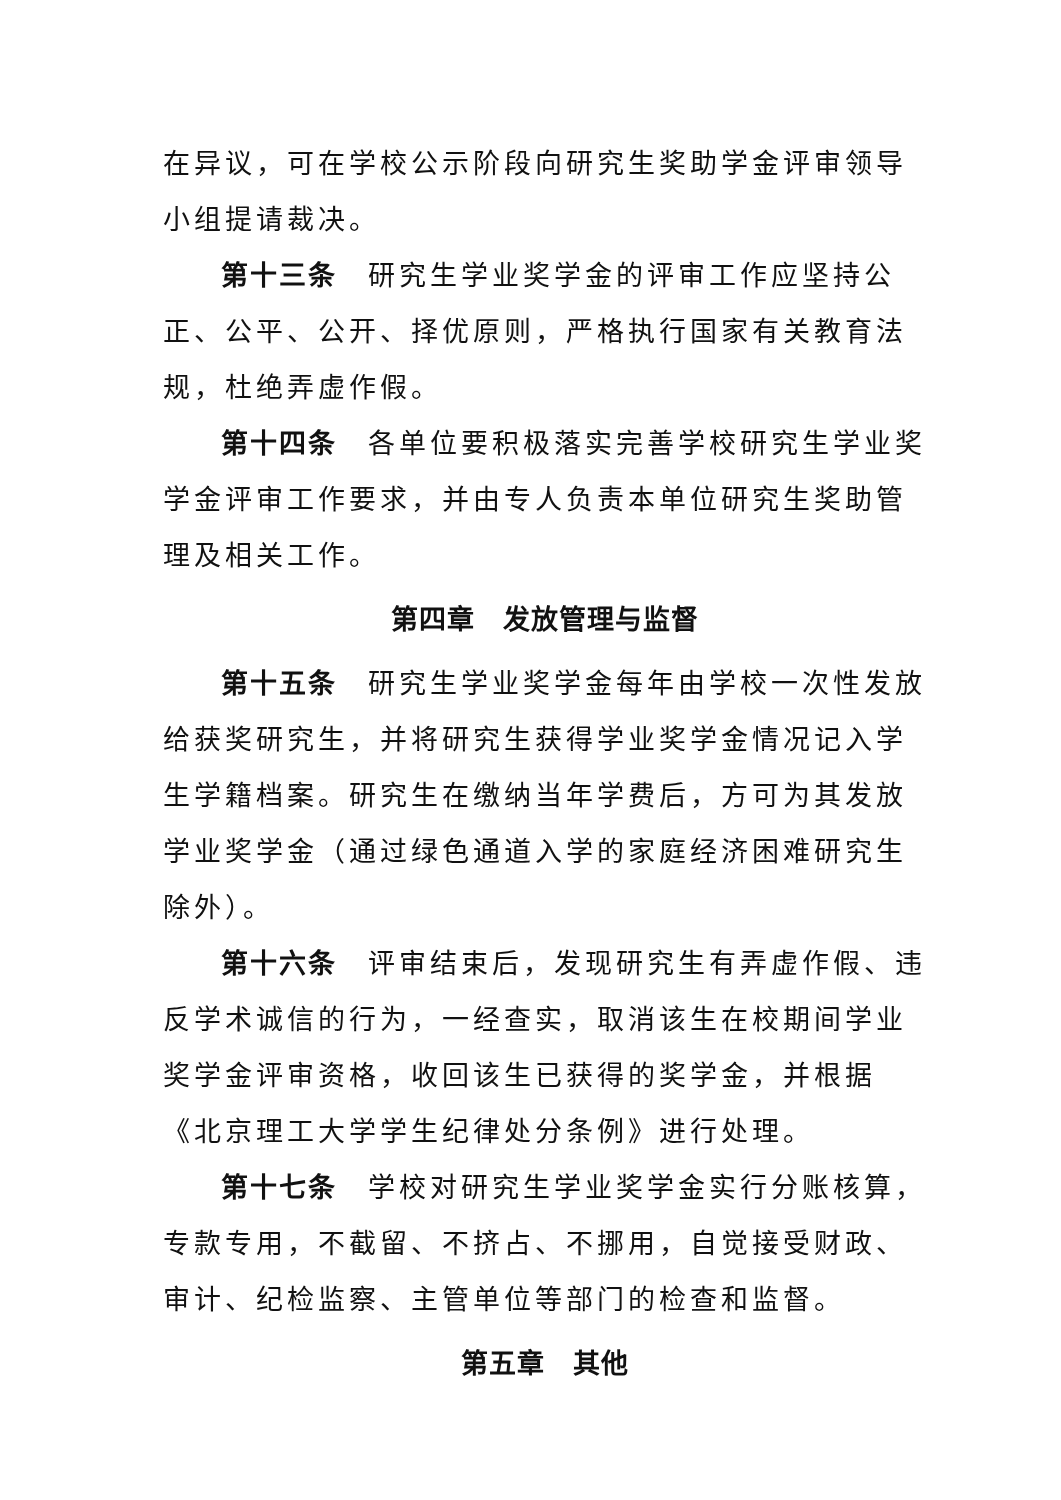在异议，可在学校公示阶段向研究生奖助学金评审领导小组提请裁决。
第十三条　研究生学业奖学金的评审工作应坚持公正、公平、公开、择优原则，严格执行国家有关教育法规，杜绝弄虚作假。
第十四条　各单位要积极落实完善学校研究生学业奖学金评审工作要求，并由专人负责本单位研究生奖助管理及相关工作。
第四章　发放管理与监督
第十五条　研究生学业奖学金每年由学校一次性发放给获奖研究生，并将研究生获得学业奖学金情况记入学生学籍档案。研究生在缴纳当年学费后，方可为其发放学业奖学金（通过绿色通道入学的家庭经济困难研究生除外）。
第十六条　评审结束后，发现研究生有弄虚作假、违反学术诚信的行为，一经查实，取消该生在校期间学业奖学金评审资格，收回该生已获得的奖学金，并根据《北京理工大学学生纪律处分条例》进行处理。
第十七条　学校对研究生学业奖学金实行分账核算，专款专用，不截留、不挤占、不挪用，自觉接受财政、审计、纪检监察、主管单位等部门的检查和监督。
第五章　其他